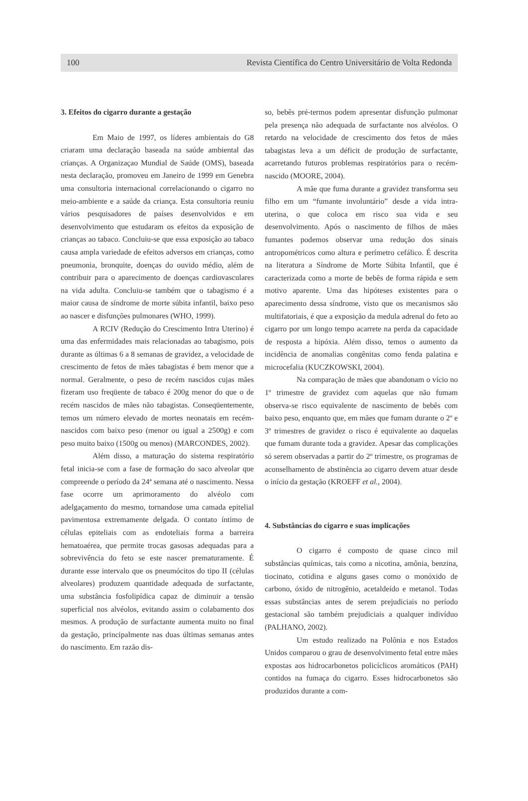100 Revista Científica do Centro Universitário de Volta Redonda
3. Efeitos do cigarro durante a gestação
Em Maio de 1997, os líderes ambientais do G8 criaram uma declaração baseada na saúde ambiental das crianças. A Organizaçao Mundial de Saúde (OMS), baseada nesta declaração, promoveu em Janeiro de 1999 em Genebra uma consultoria internacional correlacionando o cigarro no meio-ambiente e a saúde da criança. Esta consultoria reuniu vários pesquisadores de países desenvolvidos e em desenvolvimento que estudaram os efeitos da exposição de crianças ao tabaco. Concluiu-se que essa exposição ao tabaco causa ampla variedade de efeitos adversos em crianças, como pneumonia, bronquite, doenças do ouvido médio, além de contribuir para o aparecimento de doenças cardiovasculares na vida adulta. Concluiu-se também que o tabagismo é a maior causa de síndrome de morte súbita infantil, baixo peso ao nascer e disfunções pulmonares (WHO, 1999).
A RCIV (Redução do Crescimento Intra Uterino) é uma das enfermidades mais relacionadas ao tabagismo, pois durante as últimas 6 a 8 semanas de gravidez, a velocidade de crescimento de fetos de mães tabagistas é bem menor que a normal. Geralmente, o peso de recém nascidos cujas mães fizeram uso freqüente de tabaco é 200g menor do que o de recém nascidos de mães não tabagistas. Conseqüentemente, temos um número elevado de mortes neonatais em recém-nascidos com baixo peso (menor ou igual a 2500g) e com peso muito baixo (1500g ou menos) (MARCONDES, 2002).
Além disso, a maturação do sistema respiratório fetal inicia-se com a fase de formação do saco alveolar que compreende o período da 24ª semana até o nascimento. Nessa fase ocorre um aprimoramento do alvéolo com adelgaçamento do mesmo, tornandose uma camada epitelial pavimentosa extremamente delgada. O contato íntimo de células epiteliais com as endoteliais forma a barreira hematoaérea, que permite trocas gasosas adequadas para a sobrevivência do feto se este nascer prematuramente. É durante esse intervalo que os pneumócitos do tipo II (células alveolares) produzem quantidade adequada de surfactante, uma substância fosfolipídica capaz de diminuir a tensão superficial nos alvéolos, evitando assim o colabamento dos mesmos. A produção de surfactante aumenta muito no final da gestação, principalmente nas duas últimas semanas antes do nascimento. Em razão dis-
so, bebês pré-termos podem apresentar disfunção pulmonar pela presença não adequada de surfactante nos alvéolos. O retardo na velocidade de crescimento dos fetos de mães tabagistas leva a um déficit de produção de surfactante, acarretando futuros problemas respiratórios para o recém-nascido (MOORE, 2004).
A mãe que fuma durante a gravidez transforma seu filho em um “fumante involuntário” desde a vida intra-uterina, o que coloca em risco sua vida e seu desenvolvimento. Após o nascimento de filhos de mães fumantes podemos observar uma redução dos sinais antropométricos como altura e perímetro cefálico. É descrita na literatura a Síndrome de Morte Súbita Infantil, que é caracterizada como a morte de bebês de forma rápida e sem motivo aparente. Uma das hipóteses existentes para o aparecimento dessa síndrome, visto que os mecanismos são multifatoriais, é que a exposição da medula adrenal do feto ao cigarro por um longo tempo acarrete na perda da capacidade de resposta a hipóxia. Além disso, temos o aumento da incidência de anomalias congênitas como fenda palatina e microcefalia (KUCZKOWSKI, 2004).
Na comparação de mães que abandonam o vício no 1º trimestre de gravidez com aquelas que não fumam observa-se risco equivalente de nascimento de bebês com baixo peso, enquanto que, em mães que fumam durante o 2º e 3º trimestres de gravidez o risco é equivalente ao daquelas que fumam durante toda a gravidez. Apesar das complicações só serem observadas a partir do 2º trimestre, os programas de aconselhamento de abstinência ao cigarro devem atuar desde o início da gestação (KROEFF et al., 2004).
4. Substâncias do cigarro e suas implicações
O cigarro é composto de quase cinco mil substâncias químicas, tais como a nicotina, amônia, benzina, tiocinato, cotidina e alguns gases como o monóxido de carbono, óxido de nitrogênio, acetaldeído e metanol. Todas essas substâncias antes de serem prejudiciais no período gestacional são também prejudiciais a qualquer indivíduo (PALHANO, 2002).
Um estudo realizado na Polônia e nos Estados Unidos comparou o grau de desenvolvimento fetal entre mães expostas aos hidrocarbonetos policíclicos aromáticos (PAH) contidos na fumaça do cigarro. Esses hidrocarbonetos são produzidos durante a com-